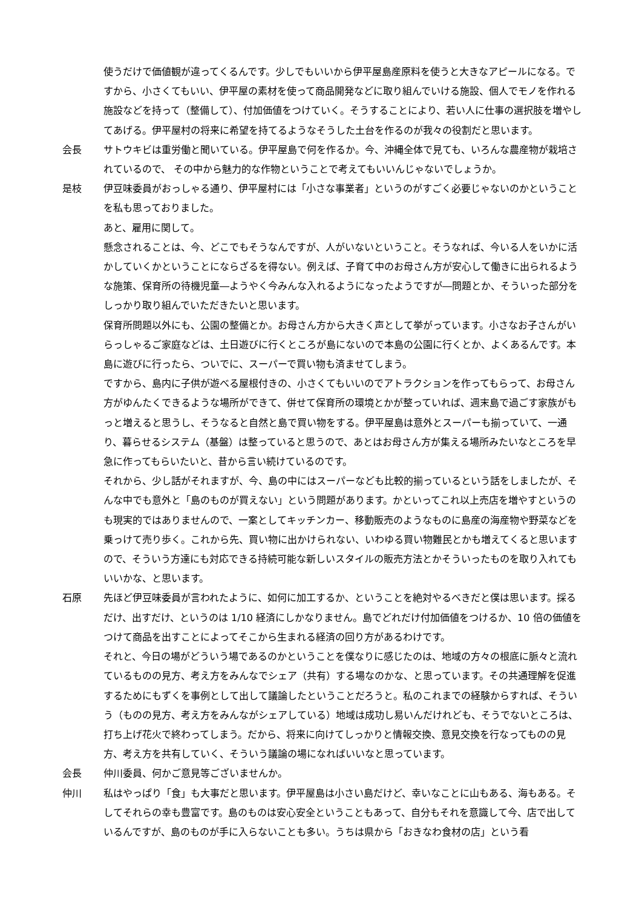使うだけで価値観が違ってくるんです。少しでもいいから伊平屋島産原料を使うと大きなアピールになる。ですから、小さくてもいい、伊平屋の素材を使って商品開発などに取り組んでいける施設、個人でモノを作れる施設などを持って（整備して）、付加価値をつけていく。そうすることにより、若い人に仕事の選択肢を増やしてあげる。伊平屋村の将来に希望を持てるようなそうした土台を作るのが我々の役割だと思います。
会長 サトウキビは重労働と聞いている。伊平屋島で何を作るか。今、沖縄全体で見ても、いろんな農産物が栽培されているので、 その中から魅力的な作物ということで考えてもいいんじゃないでしょうか。
是枝 伊豆味委員がおっしゃる通り、伊平屋村には「小さな事業者」というのがすごく必要じゃないのかということを私も思っておりました。
あと、雇用に関して。
懸念されることは、今、どこでもそうなんですが、人がいないということ。そうなれば、今いる人をいかに活かしていくかということにならざるを得ない。例えば、子育て中のお母さん方が安心して働きに出られるような施策、保育所の待機児童―ようやく今みんな入れるようになったようですが―問題とか、そういった部分をしっかり取り組んでいただきたいと思います。
保育所問題以外にも、公園の整備とか。お母さん方から大きく声として挙がっています。小さなお子さんがいらっしゃるご家庭などは、土日遊びに行くところが島にないので本島の公園に行くとか、よくあるんです。本島に遊びに行ったら、ついでに、スーパーで買い物も済ませてしまう。
ですから、島内に子供が遊べる屋根付きの、小さくてもいいのでアトラクションを作ってもらって、お母さん方がゆんたくできるような場所ができて、併せて保育所の環境とかが整っていれば、週末島で過ごす家族がもっと増えると思うし、そうなると自然と島で買い物をする。伊平屋島は意外とスーパーも揃っていて、一通り、暮らせるシステム（基盤）は整っていると思うので、あとはお母さん方が集える場所みたいなところを早急に作ってもらいたいと、昔から言い続けているのです。
それから、少し話がそれますが、今、島の中にはスーパーなども比較的揃っているという話をしましたが、そんな中でも意外と「島のものが買えない」という問題があります。かといってこれ以上売店を増やすというのも現実的ではありませんので、一案としてキッチンカー、移動販売のようなものに島産の海産物や野菜などを乗っけて売り歩く。これから先、買い物に出かけられない、いわゆる買い物難民とかも増えてくると思いますので、そういう方達にも対応できる持続可能な新しいスタイルの販売方法とかそういったものを取り入れてもいいかな、と思います。
石原 先ほど伊豆味委員が言われたように、如何に加工するか、ということを絶対やるべきだと僕は思います。採るだけ、出すだけ、というのは 1/10 経済にしかなりません。島でどれだけ付加価値をつけるか、10 倍の価値をつけて商品を出すことによってそこから生まれる経済の回り方があるわけです。
それと、今日の場がどういう場であるのかということを僕なりに感じたのは、地域の方々の根底に脈々と流れているものの見方、考え方をみんなでシェア（共有）する場なのかな、と思っています。その共通理解を促進するためにもずくを事例として出して議論したということだろうと。私のこれまでの経験からすれば、そういう（ものの見方、考え方をみんながシェアしている）地域は成功し易いんだけれども、そうでないところは、打ち上げ花火で終わってしまう。だから、将来に向けてしっかりと情報交換、意見交換を行なってものの見方、考え方を共有していく、そういう議論の場になればいいなと思っています。
会長 仲川委員、何かご意見等ございませんか。
仲川 私はやっぱり「食」も大事だと思います。伊平屋島は小さい島だけど、幸いなことに山もある、海もある。そしてそれらの幸も豊富です。島のものは安心安全ということもあって、自分もそれを意識して今、店で出しているんですが、島のものが手に入らないことも多い。うちは県から「おきなわ食材の店」という看